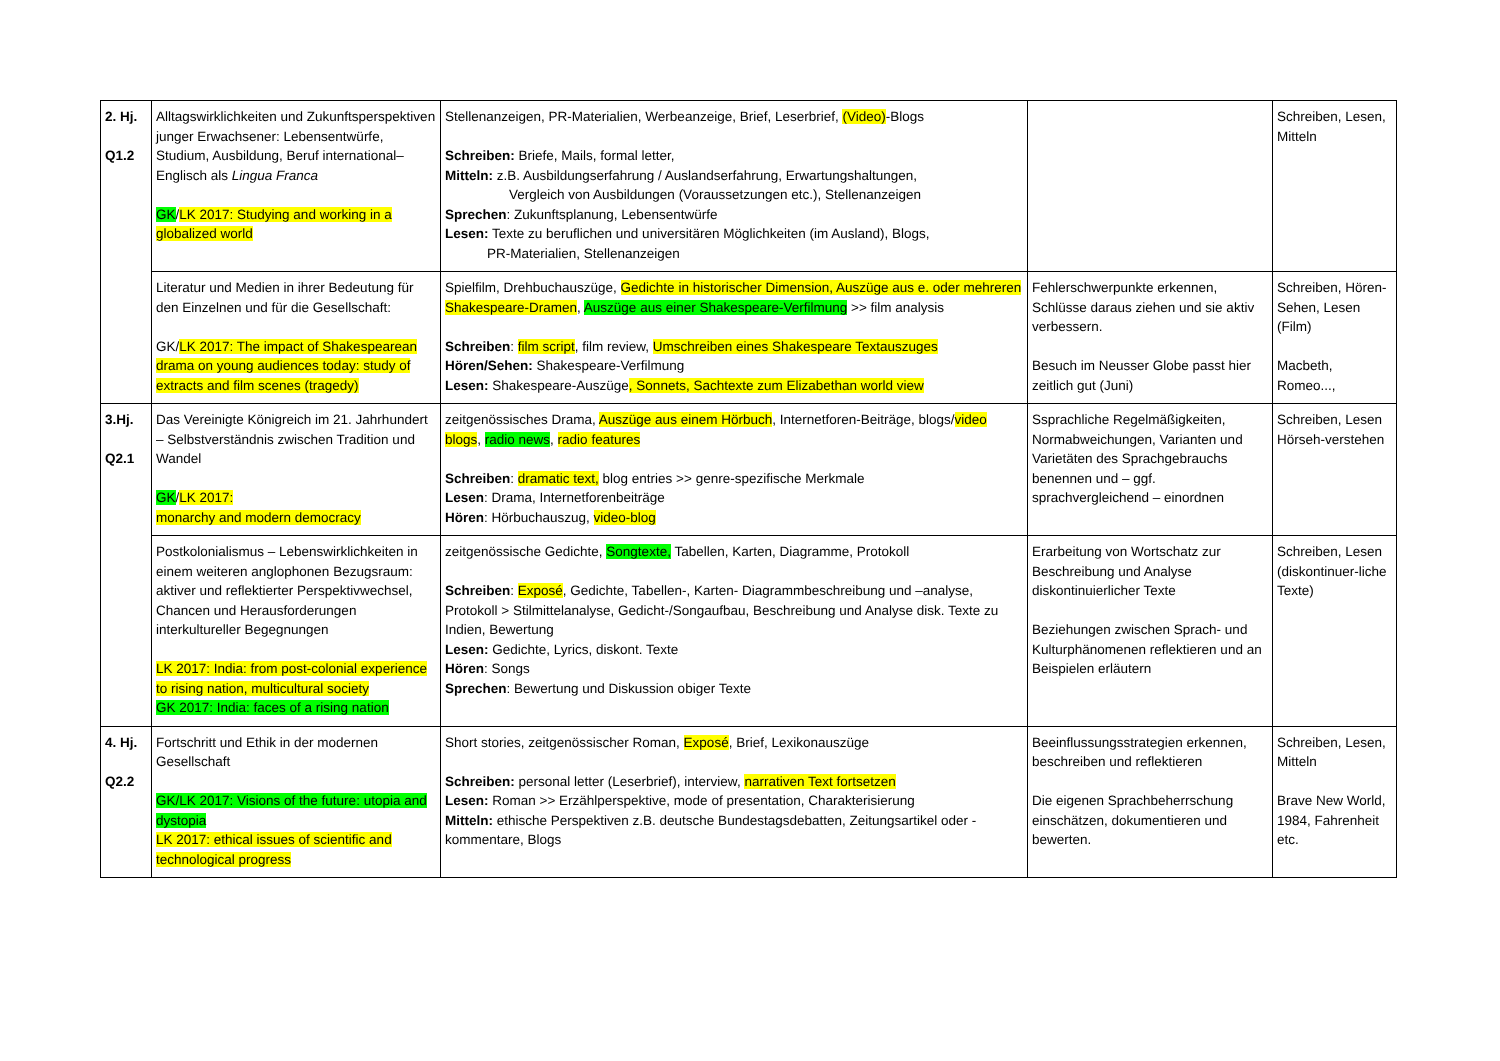| 2. Hj. Q1.2 | Alltagswirklichkeiten und Zukunftsperspektiven junger Erwachsener: Lebensentwürfe, Studium, Ausbildung, Beruf international– Englisch als Lingua Franca GK / LK 2017: Studying and working in a globalized world | Stellenanzeigen, PR-Materialien, Werbeanzeige, Brief, Leserbrief, (Video) -Blogs Schreiben: Briefe, Mails, formal letter, Mitteln: z.B. Ausbildungserfahrung / Auslandserfahrung, Erwartungshaltungen, Vergleich von Ausbildungen (Voraussetzungen etc.), Stellenanzeigen Sprechen : Zukunftsplanung, Lebensentwürfe Lesen: Texte zu beruflichen und universitären Möglichkeiten (im Ausland), Blogs, PR-Materialien, Stellenanzeigen | | Schreiben, Lesen, Mitteln |
| | Literatur und Medien in ihrer Bedeutung für den Einzelnen und für die Gesellschaft: GK/ LK 2017: The impact of Shakespearean drama on young audiences today: study of extracts and film scenes (tragedy) | Spielfilm, Drehbuchauszüge, Gedichte in historischer Dimension, Auszüge aus e. oder mehreren Shakespeare-Dramen , Auszüge aus einer Shakespeare-Verfilmung >> film analysis Schreiben : film script , film review, Umschreiben eines Shakespeare Textauszuges Hören/Sehen: Shakespeare-Verfilmung Lesen: Shakespeare-Auszüge , Sonnets, Sachtexte zum Elizabethan world view | Fehlerschwerpunkte erkennen, Schlüsse daraus ziehen und sie aktiv verbessern. Besuch im Neusser Globe passt hier zeitlich gut (Juni) | Schreiben, Hören-Sehen, Lesen (Film) Macbeth, Romeo..., |
| 3.Hj. Q2.1 | Das Vereinigte Königreich im 21. Jahrhundert – Selbstverständnis zwischen Tradition und Wandel GK / LK 2017: monarchy and modern democracy | zeitgenössisches Drama, Auszüge aus einem Hörbuch , Internetforen-Beiträge, blogs/ video blogs , radio news , radio features Schreiben : dramatic text, blog entries >> genre-spezifische Merkmale Lesen : Drama, Internetforenbeiträge Hören : Hörbuchauszug, video-blog | Ssprachliche Regelmäßigkeiten, Normabweichungen, Varianten und Varietäten des Sprachgebrauchs benennen und – ggf. sprachvergleichend – einordnen | Schreiben, Lesen Hörseh-verstehen |
| | Postkolonialismus – Lebenswirklichkeiten in einem weiteren anglophonen Bezugsraum: aktiver und reflektierter Perspektivwechsel, Chancen und Herausforderungen interkultureller Begegnungen LK 2017: India: from post-colonial experience to rising nation, multicultural society GK 2017: India: faces of a rising nation | zeitgenössische Gedichte, Songtexte, Tabellen, Karten, Diagramme, Protokoll Schreiben : Exposé , Gedichte, Tabellen-, Karten- Diagrammbeschreibung und –analyse, Protokoll > Stilmittelanalyse, Gedicht-/Songaufbau, Beschreibung und Analyse disk. Texte zu Indien, Bewertung Lesen: Gedichte, Lyrics, diskont. Texte Hören : Songs Sprechen : Bewertung und Diskussion obiger Texte | Erarbeitung von Wortschatz zur Beschreibung und Analyse diskontinuierlicher Texte Beziehungen zwischen Sprach- und Kulturphänomenen reflektieren und an Beispielen erläutern | Schreiben, Lesen (diskontinuer-liche Texte) |
| 4. Hj. Q2.2 | Fortschritt und Ethik in der modernen Gesellschaft GK/LK 2017: Visions of the future: utopia and dystopia LK 2017: ethical issues of scientific and technological progress | Short stories, zeitgenössischer Roman, Exposé , Brief, Lexikonauszüge Schreiben: personal letter (Leserbrief), interview, narrativen Text fortsetzen Lesen: Roman >> Erzählperspektive, mode of presentation, Charakterisierung Mitteln: ethische Perspektiven z.B. deutsche Bundestagsdebatten, Zeitungsartikel oder -kommentare, Blogs | Beeinflussungsstrategien erkennen, beschreiben und reflektieren Die eigenen Sprachbeherrschung einschätzen, dokumentieren und bewerten. | Schreiben, Lesen, Mitteln Brave New World, 1984, Fahrenheit etc. |